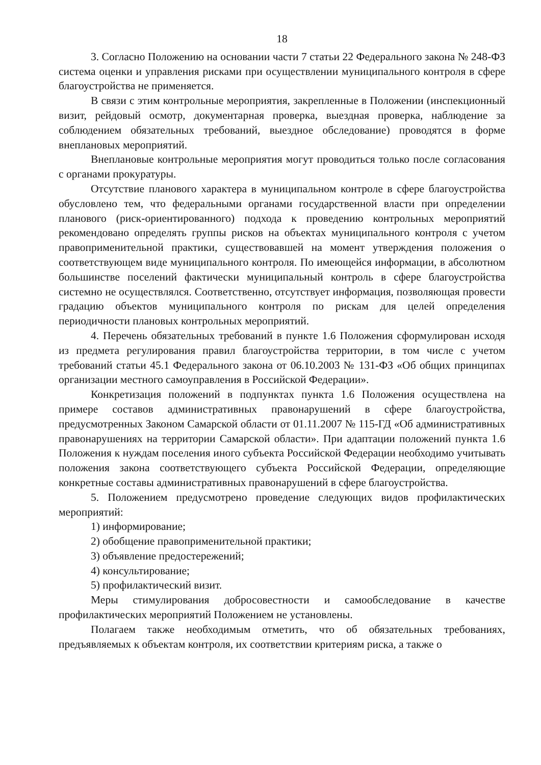18
3. Согласно Положению на основании части 7 статьи 22 Федерального закона № 248-ФЗ система оценки и управления рисками при осуществлении муниципального контроля в сфере благоустройства не применяется.
В связи с этим контрольные мероприятия, закрепленные в Положении (инспекционный визит, рейдовый осмотр, документарная проверка, выездная проверка, наблюдение за соблюдением обязательных требований, выездное обследование) проводятся в форме внеплановых мероприятий.
Внеплановые контрольные мероприятия могут проводиться только после согласования с органами прокуратуры.
Отсутствие планового характера в муниципальном контроле в сфере благоустройства обусловлено тем, что федеральными органами государственной власти при определении планового (риск-ориентированного) подхода к проведению контрольных мероприятий рекомендовано определять группы рисков на объектах муниципального контроля с учетом правоприменительной практики, существовавшей на момент утверждения положения о соответствующем виде муниципального контроля. По имеющейся информации, в абсолютном большинстве поселений фактически муниципальный контроль в сфере благоустройства системно не осуществлялся. Соответственно, отсутствует информация, позволяющая провести градацию объектов муниципального контроля по рискам для целей определения периодичности плановых контрольных мероприятий.
4. Перечень обязательных требований в пункте 1.6 Положения сформулирован исходя из предмета регулирования правил благоустройства территории, в том числе с учетом требований статьи 45.1 Федерального закона от 06.10.2003 № 131-ФЗ «Об общих принципах организации местного самоуправления в Российской Федерации».
Конкретизация положений в подпунктах пункта 1.6 Положения осуществлена на примере составов административных правонарушений в сфере благоустройства, предусмотренных Законом Самарской области от 01.11.2007 № 115-ГД «Об административных правонарушениях на территории Самарской области». При адаптации положений пункта 1.6 Положения к нуждам поселения иного субъекта Российской Федерации необходимо учитывать положения закона соответствующего субъекта Российской Федерации, определяющие конкретные составы административных правонарушений в сфере благоустройства.
5. Положением предусмотрено проведение следующих видов профилактических мероприятий:
1) информирование;
2) обобщение правоприменительной практики;
3) объявление предостережений;
4) консультирование;
5) профилактический визит.
Меры стимулирования добросовестности и самообследование в качестве профилактических мероприятий Положением не установлены.
Полагаем также необходимым отметить, что об обязательных требованиях, предъявляемых к объектам контроля, их соответствии критериям риска, а также о